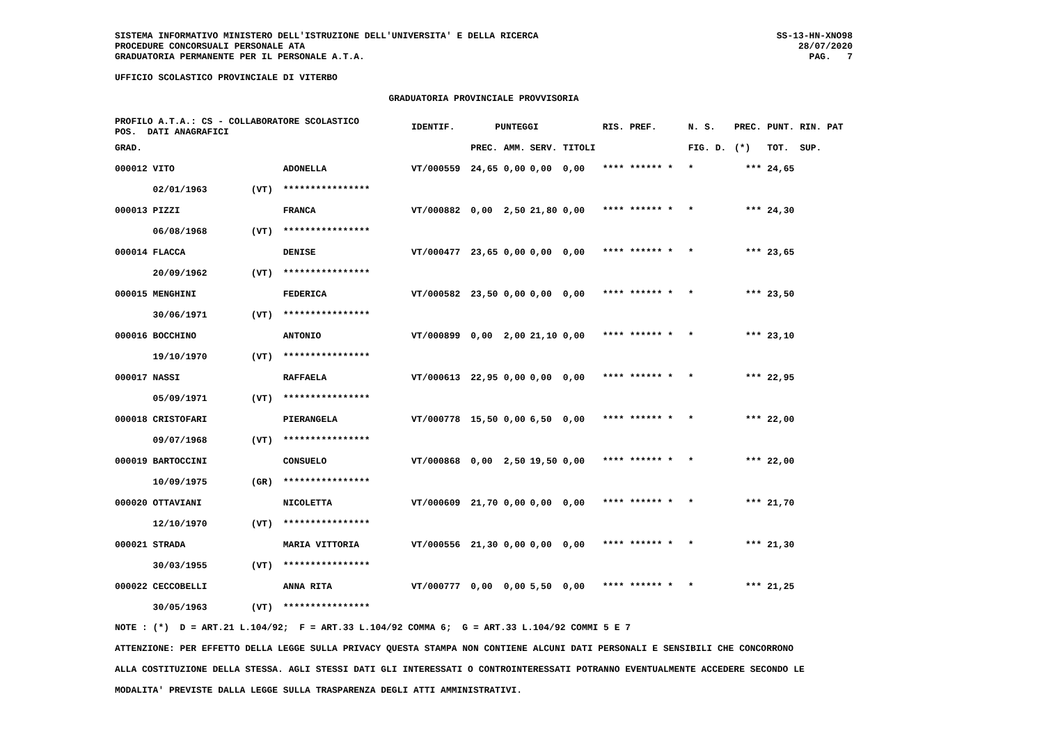SISTEMA INFORMATIVO MINISTERO DELL'ISTRUZIONE DELL'UNIVERSITA' E DELLA RICERCA
PROCEDURE CONCORSUALI PERSONALE ATA
GRADUATORIA PERMANENTE PER IL PERSONALE A.T.A.
SS-13-HN-XNO98
28/07/2020
PAG. 7
UFFICIO SCOLASTICO PROVINCIALE DI VITERBO
GRADUATORIA PROVINCIALE PROVVISORIA
| PROFILO A.T.A.: CS - COLLABORATORE SCOLASTICO POS. DATI ANAGRAFICI | | | IDENTIF. | PUNTEGGI | | | | RIS. PREF. | N. S. | PREC. | PUNT. RIN. PAT |
| --- | --- | --- | --- | --- | --- | --- | --- | --- | --- | --- | --- |
| GRAD. | | | | PREC. | AMM. | SERV. | TITOLI | | FIG. D. | (*) | TOT. SUP. |
| 000012 VITO | | ADONELLA | VT/000559 | 24,65 | 0,00 | 0,00 | 0,00 | **** ****** * | * | *** | 24,65 |
| 02/01/1963 | (VT) | **************** | | | | | | | | | |
| 000013 PIZZI | | FRANCA | VT/000882 | 0,00 | 2,50 | 21,80 | 0,00 | **** ****** * | * | *** | 24,30 |
| 06/08/1968 | (VT) | **************** | | | | | | | | | |
| 000014 FLACCA | | DENISE | VT/000477 | 23,65 | 0,00 | 0,00 | 0,00 | **** ****** * | * | *** | 23,65 |
| 20/09/1962 | (VT) | **************** | | | | | | | | | |
| 000015 MENGHINI | | FEDERICA | VT/000582 | 23,50 | 0,00 | 0,00 | 0,00 | **** ****** * | * | *** | 23,50 |
| 30/06/1971 | (VT) | **************** | | | | | | | | | |
| 000016 BOCCHINO | | ANTONIO | VT/000899 | 0,00 | 2,00 | 21,10 | 0,00 | **** ****** * | * | *** | 23,10 |
| 19/10/1970 | (VT) | **************** | | | | | | | | | |
| 000017 NASSI | | RAFFAELA | VT/000613 | 22,95 | 0,00 | 0,00 | 0,00 | **** ****** * | * | *** | 22,95 |
| 05/09/1971 | (VT) | **************** | | | | | | | | | |
| 000018 CRISTOFARI | | PIERANGELA | VT/000778 | 15,50 | 0,00 | 6,50 | 0,00 | **** ****** * | * | *** | 22,00 |
| 09/07/1968 | (VT) | **************** | | | | | | | | | |
| 000019 BARTOCCINI | | CONSUELO | VT/000868 | 0,00 | 2,50 | 19,50 | 0,00 | **** ****** * | * | *** | 22,00 |
| 10/09/1975 | (GR) | **************** | | | | | | | | | |
| 000020 OTTAVIANI | | NICOLETTA | VT/000609 | 21,70 | 0,00 | 0,00 | 0,00 | **** ****** * | * | *** | 21,70 |
| 12/10/1970 | (VT) | **************** | | | | | | | | | |
| 000021 STRADA | | MARIA VITTORIA | VT/000556 | 21,30 | 0,00 | 0,00 | 0,00 | **** ****** * | * | *** | 21,30 |
| 30/03/1955 | (VT) | **************** | | | | | | | | | |
| 000022 CECCOBELLI | | ANNA RITA | VT/000777 | 0,00 | 0,00 | 5,50 | 0,00 | **** ****** * | * | *** | 21,25 |
| 30/05/1963 | (VT) | **************** | | | | | | | | | |
NOTE : (*) D = ART.21 L.104/92; F = ART.33 L.104/92 COMMA 6; G = ART.33 L.104/92 COMMI 5 E 7
ATTENZIONE: PER EFFETTO DELLA LEGGE SULLA PRIVACY QUESTA STAMPA NON CONTIENE ALCUNI DATI PERSONALI E SENSIBILI CHE CONCORRONO
ALLA COSTITUZIONE DELLA STESSA. AGLI STESSI DATI GLI INTERESSATI O CONTROINTERESSATI POTRANNO EVENTUALMENTE ACCEDERE SECONDO LE
MODALITA' PREVISTE DALLA LEGGE SULLA TRASPARENZA DEGLI ATTI AMMINISTRATIVI.